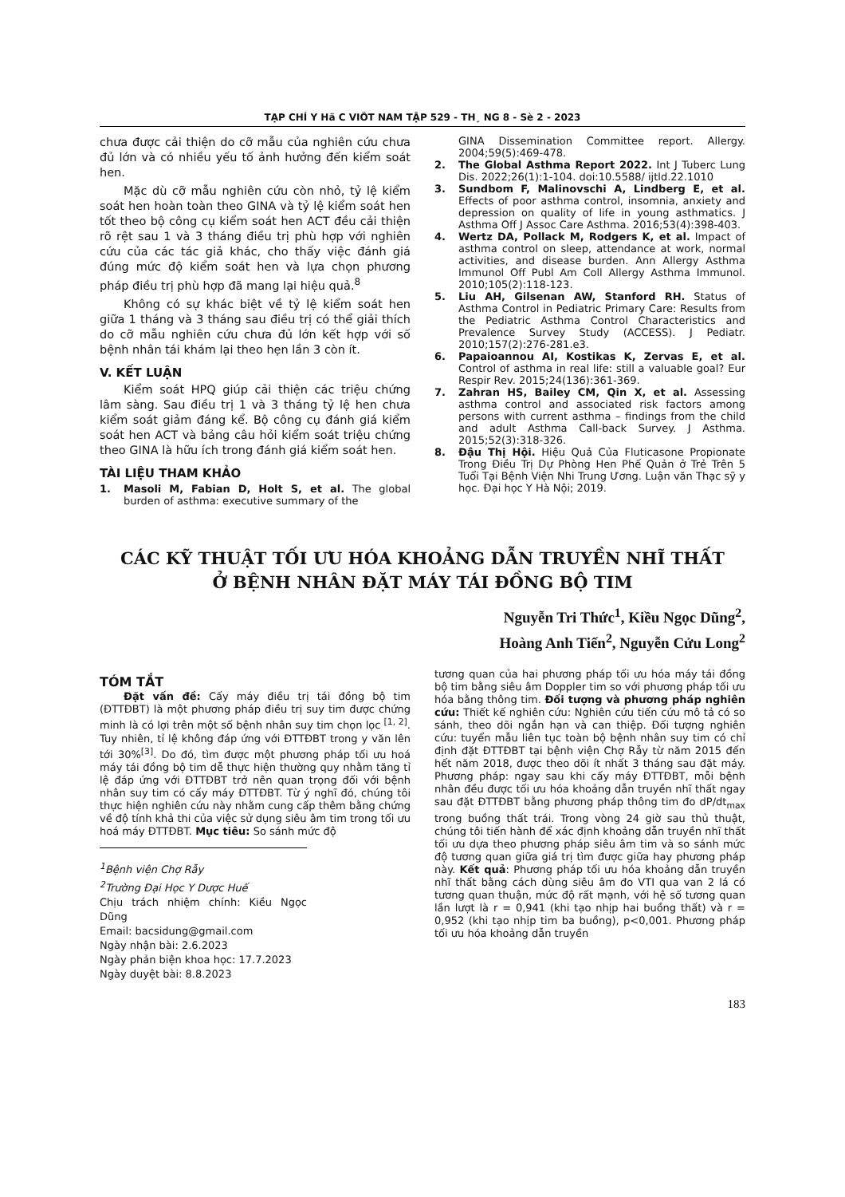TẠP CHÍ Y Hä C VIÖT NAM TẬP 529 - TH¸ NG 8 - Sè 2 - 2023
chưa được cải thiện do cỡ mẫu của nghiên cứu chưa đủ lớn và có nhiều yếu tố ảnh hưởng đến kiểm soát hen.
Mặc dù cỡ mẫu nghiên cứu còn nhỏ, tỷ lệ kiểm soát hen hoàn toàn theo GINA và tỷ lệ kiểm soát hen tốt theo bộ công cụ kiểm soát hen ACT đều cải thiện rõ rệt sau 1 và 3 tháng điều trị phù hợp với nghiên cứu của các tác giả khác, cho thấy việc đánh giá đúng mức độ kiểm soát hen và lựa chọn phương pháp điều trị phù hợp đã mang lại hiệu quả.<sup>8</sup>
Không có sự khác biệt về tỷ lệ kiểm soát hen giữa 1 tháng và 3 tháng sau điều trị có thể giải thích do cỡ mẫu nghiên cứu chưa đủ lớn kết hợp với số bệnh nhân tái khám lại theo hẹn lần 3 còn ít.
V. KẾT LUẬN
Kiểm soát HPQ giúp cải thiện các triệu chứng lâm sàng. Sau điều trị 1 và 3 tháng tỷ lệ hen chưa kiểm soát giảm đáng kể. Bộ công cụ đánh giá kiểm soát hen ACT và bảng câu hỏi kiểm soát triệu chứng theo GINA là hữu ích trong đánh giá kiểm soát hen.
TÀI LIỆU THAM KHẢO
1. Masoli M, Fabian D, Holt S, et al. The global burden of asthma: executive summary of the
GINA Dissemination Committee report. Allergy. 2004;59(5):469-478.
2. The Global Asthma Report 2022. Int J Tuberc Lung Dis. 2022;26(1):1-104. doi:10.5588/ ijtld.22.1010
3. Sundbom F, Malinovschi A, Lindberg E, et al. Effects of poor asthma control, insomnia, anxiety and depression on quality of life in young asthmatics. J Asthma Off J Assoc Care Asthma. 2016;53(4):398-403.
4. Wertz DA, Pollack M, Rodgers K, et al. Impact of asthma control on sleep, attendance at work, normal activities, and disease burden. Ann Allergy Asthma Immunol Off Publ Am Coll Allergy Asthma Immunol. 2010;105(2):118-123.
5. Liu AH, Gilsenan AW, Stanford RH. Status of Asthma Control in Pediatric Primary Care: Results from the Pediatric Asthma Control Characteristics and Prevalence Survey Study (ACCESS). J Pediatr. 2010;157(2):276-281.e3.
6. Papaioannou AI, Kostikas K, Zervas E, et al. Control of asthma in real life: still a valuable goal? Eur Respir Rev. 2015;24(136):361-369.
7. Zahran HS, Bailey CM, Qin X, et al. Assessing asthma control and associated risk factors among persons with current asthma – findings from the child and adult Asthma Call-back Survey. J Asthma. 2015;52(3):318-326.
8. Đậu Thị Hội. Hiệu Quả Của Fluticasone Propionate Trong Điều Trị Dự Phòng Hen Phế Quản ở Trẻ Trên 5 Tuổi Tại Bệnh Viện Nhi Trung Ương. Luận văn Thạc sỹ y học. Đại học Y Hà Nội; 2019.
CÁC KỸ THUẬT TỐI ƯU HÓA KHOẢNG DẪN TRUYỀN NHĨ THẤT
Ở BỆNH NHÂN ĐẶT MÁY TÁI ĐỒNG BỘ TIM
Nguyễn Tri Thức<sup>1</sup>, Kiều Ngọc Dũng<sup>2</sup>,
Hoàng Anh Tiến<sup>2</sup>, Nguyễn Cửu Long<sup>2</sup>
TÓM TẮT
Đặt vấn đề: Cấy máy điều trị tái đồng bộ tim (ĐTTĐBT) là một phương pháp điều trị suy tim được chứng minh là có lợi trên một số bệnh nhân suy tim chọn lọc <sup>[1, 2]</sup>. Tuy nhiên, tỉ lệ không đáp ứng với ĐTTĐBT trong y văn lên tới 30%<sup>[3]</sup>. Do đó, tìm được một phương pháp tối ưu hoá máy tái đồng bộ tim dễ thực hiện thường quy nhằm tăng tỉ lệ đáp ứng với ĐTTĐBT trở nên quan trọng đối với bệnh nhân suy tim có cấy máy ĐTTĐBT. Từ ý nghĩ đó, chúng tôi thực hiện nghiên cứu này nhằm cung cấp thêm bằng chứng về độ tính khả thi của việc sử dụng siêu âm tim trong tối ưu hoá máy ĐTTĐBT. Mục tiêu: So sánh mức độ
<sup>1</sup> Bệnh viện Chợ Rẫy
<sup>2</sup> Trường Đại Học Y Dược Huế
Chịu trách nhiệm chính: Kiều Ngọc Dũng
Email: bacsidung@gmail.com
Ngày nhận bài: 2.6.2023
Ngày phản biện khoa học: 17.7.2023
Ngày duyệt bài: 8.8.2023
tương quan của hai phương pháp tối ưu hóa máy tái đồng bộ tim bằng siêu âm Doppler tim so với phương pháp tối ưu hóa bằng thông tim. Đối tượng và phương pháp nghiên cứu: Thiết kế nghiên cứu: Nghiên cứu tiến cứu mô tả có so sánh, theo dõi ngắn hạn và can thiệp. Đối tượng nghiên cứu: tuyển mẫu liên tục toàn bộ bệnh nhân suy tim có chỉ định đặt ĐTTĐBT tại bệnh viện Chợ Rẫy từ năm 2015 đến hết năm 2018, được theo dõi ít nhất 3 tháng sau đặt máy. Phương pháp: ngay sau khi cấy máy ĐTTĐBT, mỗi bệnh nhân đều được tối ưu hóa khoảng dẫn truyền nhĩ thất ngay sau đặt ĐTTĐBT bằng phương pháp thông tim đo dP/dt<sub>max</sub> trong buồng thất trái. Trong vòng 24 giờ sau thủ thuật, chúng tôi tiến hành để xác định khoảng dẫn truyền nhĩ thất tối ưu dựa theo phương pháp siêu âm tim và so sánh mức độ tương quan giữa giá trị tìm được giữa hay phương pháp này. Kết quả: Phương pháp tối ưu hóa khoảng dẫn truyền nhĩ thất bằng cách dùng siêu âm đo VTI qua van 2 lá có tương quan thuận, mức độ rất mạnh, với hệ số tương quan lần lượt là r = 0,941 (khi tạo nhịp hai buồng thất) và r = 0,952 (khi tạo nhịp tim ba buồng), p<0,001. Phương pháp tối ưu hóa khoảng dẫn truyền
183